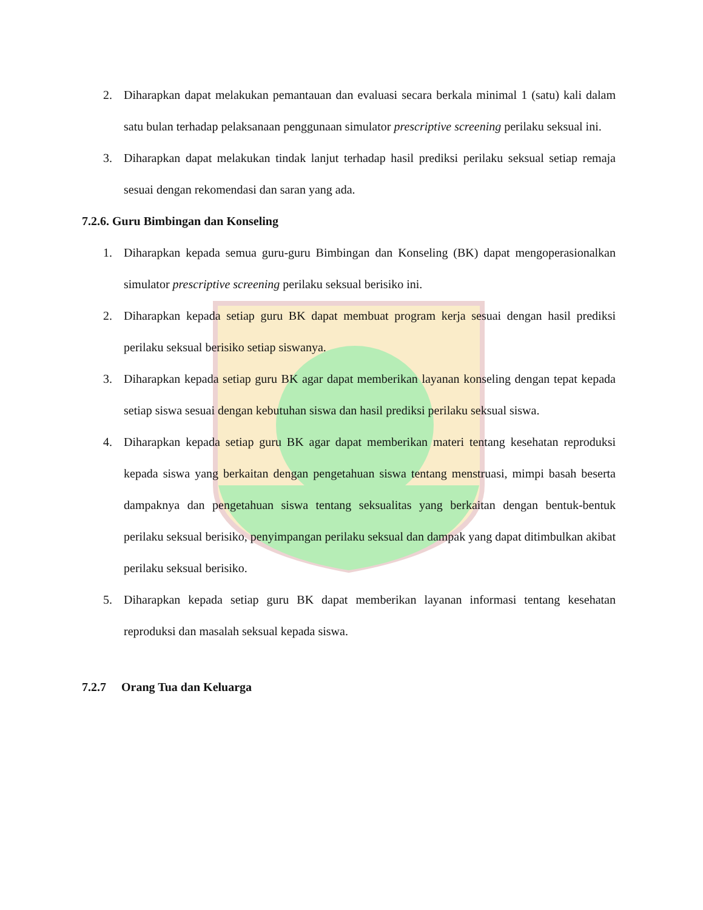2. Diharapkan dapat melakukan pemantauan dan evaluasi secara berkala minimal 1 (satu) kali dalam satu bulan terhadap pelaksanaan penggunaan simulator prescriptive screening perilaku seksual ini.
3. Diharapkan dapat melakukan tindak lanjut terhadap hasil prediksi perilaku seksual setiap remaja sesuai dengan rekomendasi dan saran yang ada.
7.2.6. Guru Bimbingan dan Konseling
1. Diharapkan kepada semua guru-guru Bimbingan dan Konseling (BK) dapat mengoperasionalkan simulator prescriptive screening perilaku seksual berisiko ini.
2. Diharapkan kepada setiap guru BK dapat membuat program kerja sesuai dengan hasil prediksi perilaku seksual berisiko setiap siswanya.
3. Diharapkan kepada setiap guru BK agar dapat memberikan layanan konseling dengan tepat kepada setiap siswa sesuai dengan kebutuhan siswa dan hasil prediksi perilaku seksual siswa.
4. Diharapkan kepada setiap guru BK agar dapat memberikan materi tentang kesehatan reproduksi kepada siswa yang berkaitan dengan pengetahuan siswa tentang menstruasi, mimpi basah beserta dampaknya dan pengetahuan siswa tentang seksualitas yang berkaitan dengan bentuk-bentuk perilaku seksual berisiko, penyimpangan perilaku seksual dan dampak yang dapat ditimbulkan akibat perilaku seksual berisiko.
5. Diharapkan kepada setiap guru BK dapat memberikan layanan informasi tentang kesehatan reproduksi dan masalah seksual kepada siswa.
7.2.7 Orang Tua dan Keluarga